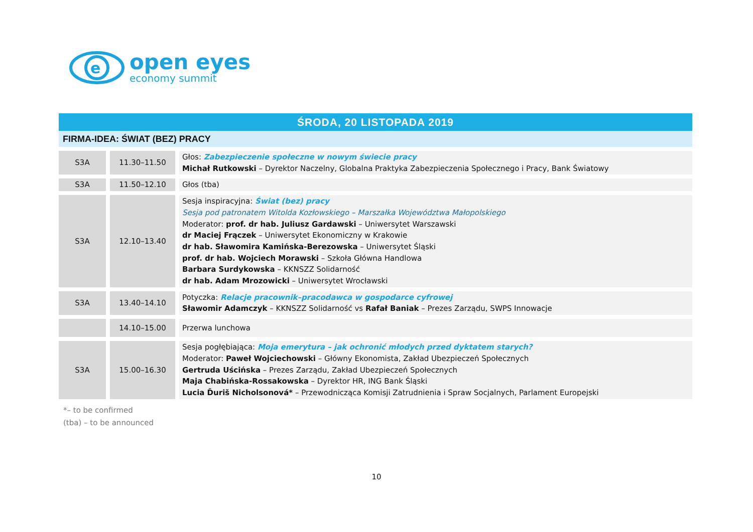e
open eyes
economy summit
ŚRODA, 20 LISTOPADA 2019
FIRMA-IDEA: ŚWIAT (BEZ) PRACY
| S3A | 11.30–11.50 | Głos: Zabezpieczenie społeczne w nowym świecie pracy Michał Rutkowski – Dyrektor Naczelny, Globalna Praktyka Zabezpieczenia Społecznego i Pracy, Bank Światowy |
| S3A | 11.50–12.10 | Głos (tba) |
| S3A | 12.10–13.40 | Sesja inspiracyjna: Świat (bez) pracy Sesja pod patronatem Witolda Kozłowskiego – Marszałka Województwa Małopolskiego Moderator: prof. dr hab. Juliusz Gardawski – Uniwersytet Warszawski dr Maciej Frączek – Uniwersytet Ekonomiczny w Krakowie dr hab. Sławomira Kamińska-Berezowska – Uniwersytet Śląski prof. dr hab. Wojciech Morawski – Szkoła Główna Handlowa Barbara Surdykowska – KKNSZZ Solidarność dr hab. Adam Mrozowicki – Uniwersytet Wrocławski |
| S3A | 13.40–14.10 | Potyczka: Relacje pracownik–pracodawca w gospodarce cyfrowej Sławomir Adamczyk – KKNSZZ Solidarność vs Rafał Baniak – Prezes Zarządu, SWPS Innowacje |
| | 14.10–15.00 | Przerwa lunchowa |
| S3A | 15.00–16.30 | Sesja pogłębiająca: Moja emerytura – jak ochronić młodych przed dyktatem starych? Moderator: Paweł Wojciechowski – Główny Ekonomista, Zakład Ubezpieczeń Społecznych Gertruda Uścińska – Prezes Zarządu, Zakład Ubezpieczeń Społecznych Maja Chabińska-Rossakowska – Dyrektor HR, ING Bank Śląski Lucia Ďuriš Nicholsonová* – Przewodnicząca Komisji Zatrudnienia i Spraw Socjalnych, Parlament Europejski |
*– to be confirmed
(tba) – to be announced
10